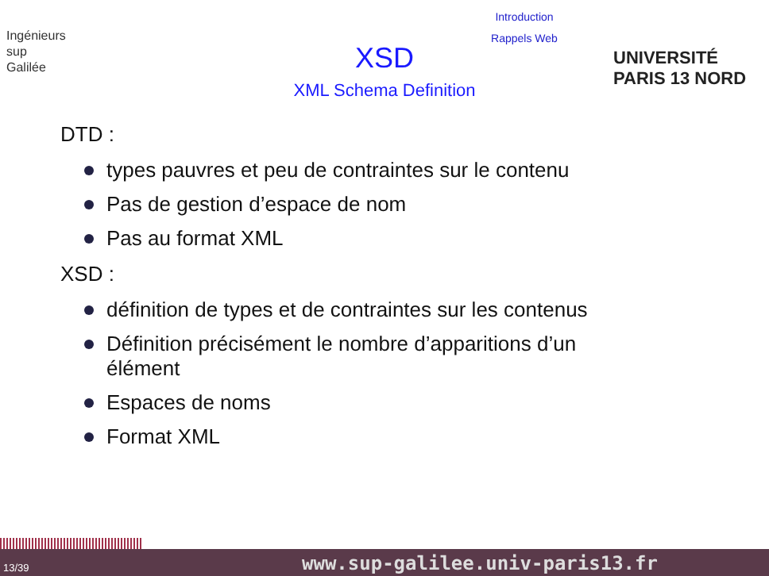Ingénieurs
sup
Galilée
Introduction
Rappels Web
XSD
XML Schema Definition
UNIVERSITÉ PARIS 13 NORD
DTD :
types pauvres et peu de contraintes sur le contenu
Pas de gestion d’espace de nom
Pas au format XML
XSD :
définition de types et de contraintes sur les contenus
Définition précisément le nombre d’apparitions d’un élément
Espaces de noms
Format XML
13/39 www.sup-galilee.univ-paris13.fr